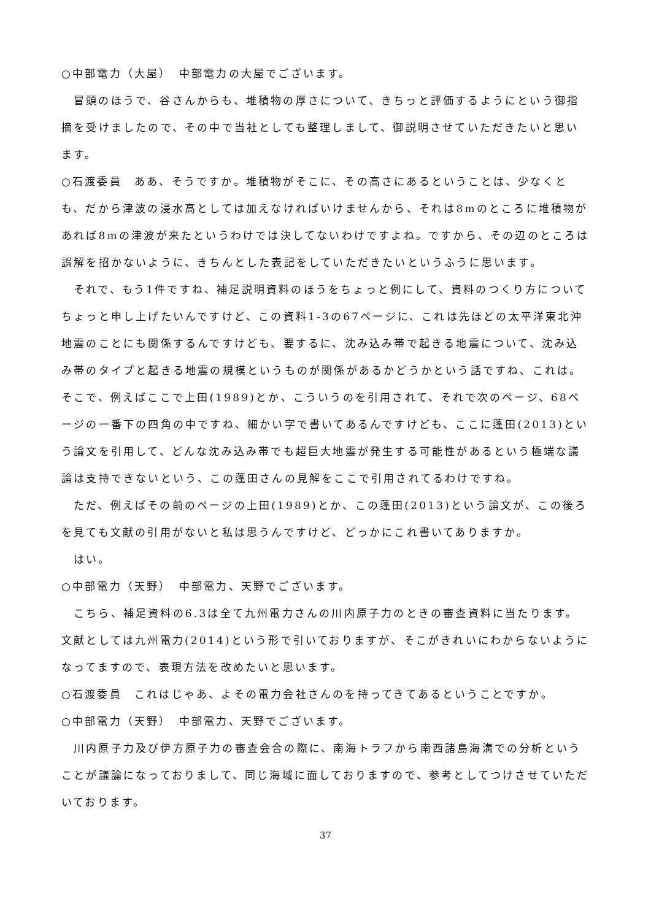○中部電力（大屋）　中部電力の大屋でございます。
冒頭のほうで、谷さんからも、堆積物の厚さについて、きちっと評価するようにという御指摘を受けましたので、その中で当社としても整理しまして、御説明させていただきたいと思います。
○石渡委員　ああ、そうですか。堆積物がそこに、その高さにあるということは、少なくとも、だから津波の浸水高としては加えなければいけませんから、それは8mのところに堆積物があれば8mの津波が来たというわけでは決してないわけですよね。ですから、その辺のところは誤解を招かないように、きちんとした表記をしていただきたいというふうに思います。
それで、もう1件ですね、補足説明資料のほうをちょっと例にして、資料のつくり方についてちょっと申し上げたいんですけど、この資料1-3の67ページに、これは先ほどの太平洋東北沖地震のことにも関係するんですけども、要するに、沈み込み帯で起きる地震について、沈み込み帯のタイプと起きる地震の規模というものが関係があるかどうかという話ですね、これは。そこで、例えばここで上田(1989)とか、こういうのを引用されて、それで次のページ、68ページの一番下の四角の中ですね、細かい字で書いてあるんですけども、ここに蓬田(2013)という論文を引用して、どんな沈み込み帯でも超巨大地震が発生する可能性があるという極端な議論は支持できないという、この蓬田さんの見解をここで引用されてるわけですね。
ただ、例えばその前のページの上田(1989)とか、この蓬田(2013)という論文が、この後ろを見ても文献の引用がないと私は思うんですけど、どっかにこれ書いてありますか。
はい。
○中部電力（天野）　中部電力、天野でございます。
こちら、補足資料の6.3は全て九州電力さんの川内原子力のときの審査資料に当たります。文献としては九州電力(2014)という形で引いておりますが、そこがきれいにわからないようになってますので、表現方法を改めたいと思います。
○石渡委員　これはじゃあ、よその電力会社さんのを持ってきてあるということですか。
○中部電力（天野）　中部電力、天野でございます。
川内原子力及び伊方原子力の審査会合の際に、南海トラフから南西諸島海溝での分析ということが議論になっておりまして、同じ海域に面しておりますので、参考としてつけさせていただいております。
37